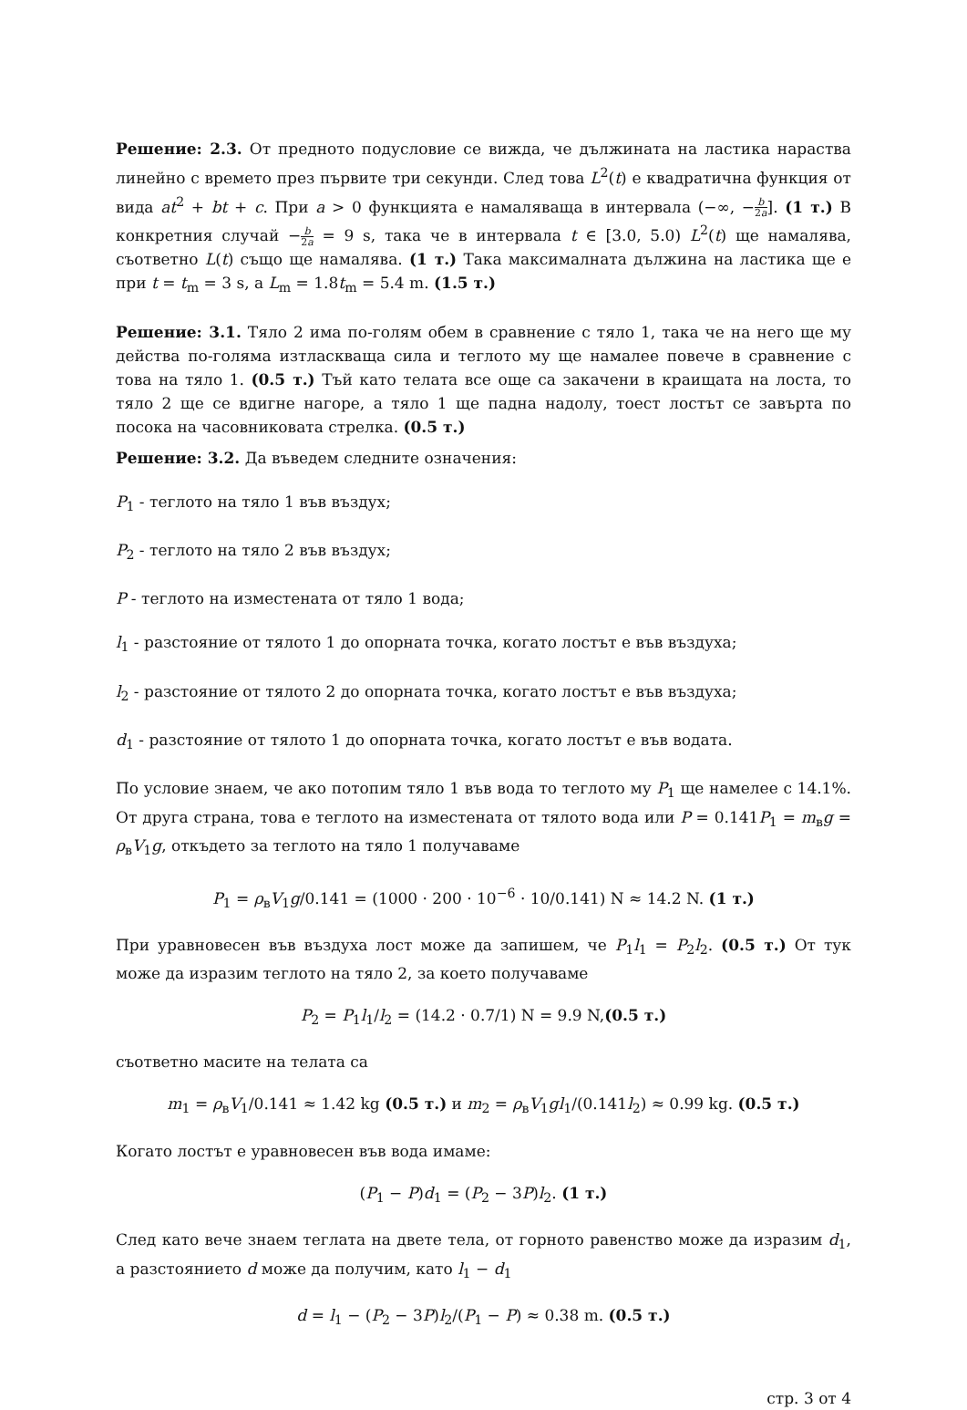Решение: 2.3. От предното подусловие се вижда, че дължината на ластика нараства линейно с времето през първите три секунди. След това L<sup>2</sup>(t) е квадратична функция от вида at<sup>2</sup> + bt + c. При a > 0 функцията е намаляваща в интервала (−∞, −b 2a]. (1 т.) В конкретния случай −b 2a = 9 s, така че в интервала t ∈ [3.0, 5.0) L<sup>2</sup>(t) ще намалява, съответно L(t) също ще намалява. (1 т.) Така максималната дължина на ластика ще е при t = t<sub>m</sub> = 3 s, а L<sub>m</sub> = 1.8t<sub>m</sub> = 5.4 m. (1.5 т.)
Решение: 3.1. Тяло 2 има по-голям обем в сравнение с тяло 1, така че на него ще му действа по-голяма изтласкваща сила и теглото му ще намалее повече в сравнение с това на тяло 1. (0.5 т.) Тъй като телата все още са закачени в краищата на лоста, то тяло 2 ще се вдигне нагоре, а тяло 1 ще падна надолу, тоест лостът се завърта по посока на часовниковата стрелка. (0.5 т.)
Решение: 3.2. Да въведем следните означения:
P<sub>1</sub> - теглото на тяло 1 във въздух;
P<sub>2</sub> - теглото на тяло 2 във въздух;
P - теглото на изместената от тяло 1 вода;
l<sub>1</sub> - разстояние от тялото 1 до опорната точка, когато лостът е във въздуха;
l<sub>2</sub> - разстояние от тялото 2 до опорната точка, когато лостът е във въздуха;
d<sub>1</sub> - разстояние от тялото 1 до опорната точка, когато лостът е във водата.
По условие знаем, че ако потопим тяло 1 във вода то теглото му P<sub>1</sub> ще намелее с 14.1%. От друга страна, това е теглото на изместената от тялото вода или P = 0.141P<sub>1</sub> = m<sub>в</sub>g = ρ<sub>в</sub>V<sub>1</sub>g, откъдето за теглото на тяло 1 получаваме
P<sub>1</sub> = ρ<sub>в</sub>V<sub>1</sub>g/0.141 = (1000 · 200 · 10<sup>−6</sup> · 10/0.141) N ≈ 14.2 N. (1 т.)
При уравновесен във въздуха лост може да запишем, че P<sub>1</sub>l<sub>1</sub> = P<sub>2</sub>l<sub>2</sub>. (0.5 т.) От тук може да изразим теглото на тяло 2, за което получаваме
P<sub>2</sub> = P<sub>1</sub>l<sub>1</sub>/l<sub>2</sub> = (14.2 · 0.7/1) N = 9.9 N,(0.5 т.)
съответно масите на телата са
m<sub>1</sub> = ρ<sub>в</sub>V<sub>1</sub>/0.141 ≈ 1.42 kg (0.5 т.) и m<sub>2</sub> = ρ<sub>в</sub>V<sub>1</sub>gl<sub>1</sub>/(0.141l<sub>2</sub>) ≈ 0.99 kg. (0.5 т.)
Когато лостът е уравновесен във вода имаме:
(P<sub>1</sub> − P)d<sub>1</sub> = (P<sub>2</sub> − 3P)l<sub>2</sub>. (1 т.)
След като вече знаем теглата на двете тела, от горното равенство може да изразим d<sub>1</sub>, а разстоянието d може да получим, като l<sub>1</sub> − d<sub>1</sub>
d = l<sub>1</sub> − (P<sub>2</sub> − 3P)l<sub>2</sub>/(P<sub>1</sub> − P) ≈ 0.38 m. (0.5 т.)
стр. 3 от 4